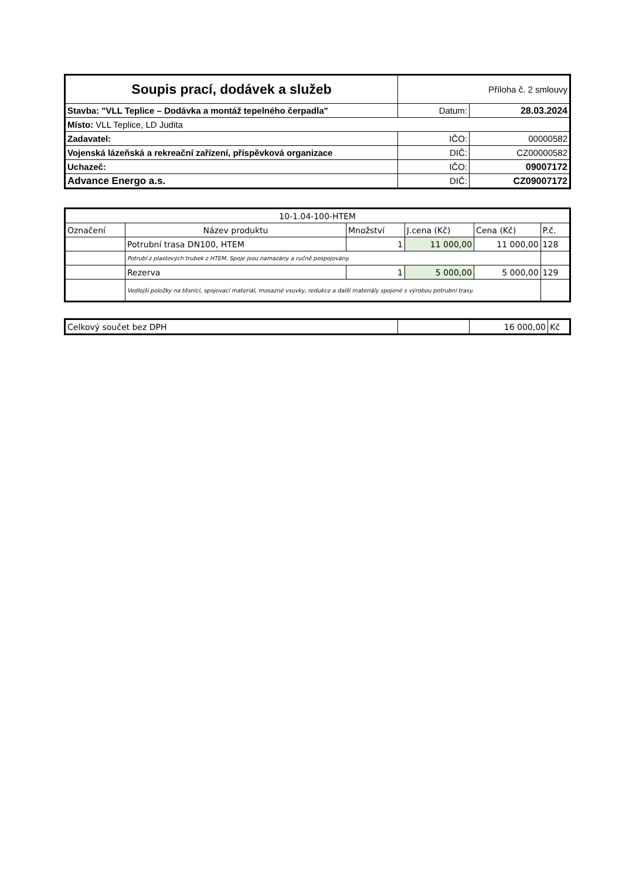| Soupis prací, dodávek a služeb | Příloha č. 2 smlouvy | |
| Stavba: "VLL Teplice – Dodávka a montáž tepelného čerpadla" | Datum: | 28.03.2024 |
| Místo: VLL Teplice, LD Judita | | |
| Zadavatel: | IČO: | 00000582 |
| Vojenská lázeňská a rekreační zařízení, příspěvková organizace | DIČ: | CZ00000582 |
| Uchazeč: | IČO: | 09007172 |
| Advance Energo a.s. | DIČ: | CZ09007172 |
| 10-1.04-100-HTEM | | | | | |
| Označení | Název produktu | Množství | J.cena (Kč) | Cena (Kč) | P.č. |
| | Potrubní trasa DN100, HTEM | 1 | 11 000,00 | 11 000,00 | 128 |
| | Potrubí z plastových trubek z HTEM. Spoje jsou namazány a ručně pospojovány. | | | | |
| | Rezerva | 1 | 5 000,00 | 5 000,00 | 129 |
| | Vedlejší položky na těsnící, spojovací materiál, mosazné vsuvky, redukce a další materiály spojené s výrobou potrubní trasy. | | | | |
| Celkový součet bez DPH | | 16 000,00 | Kč |